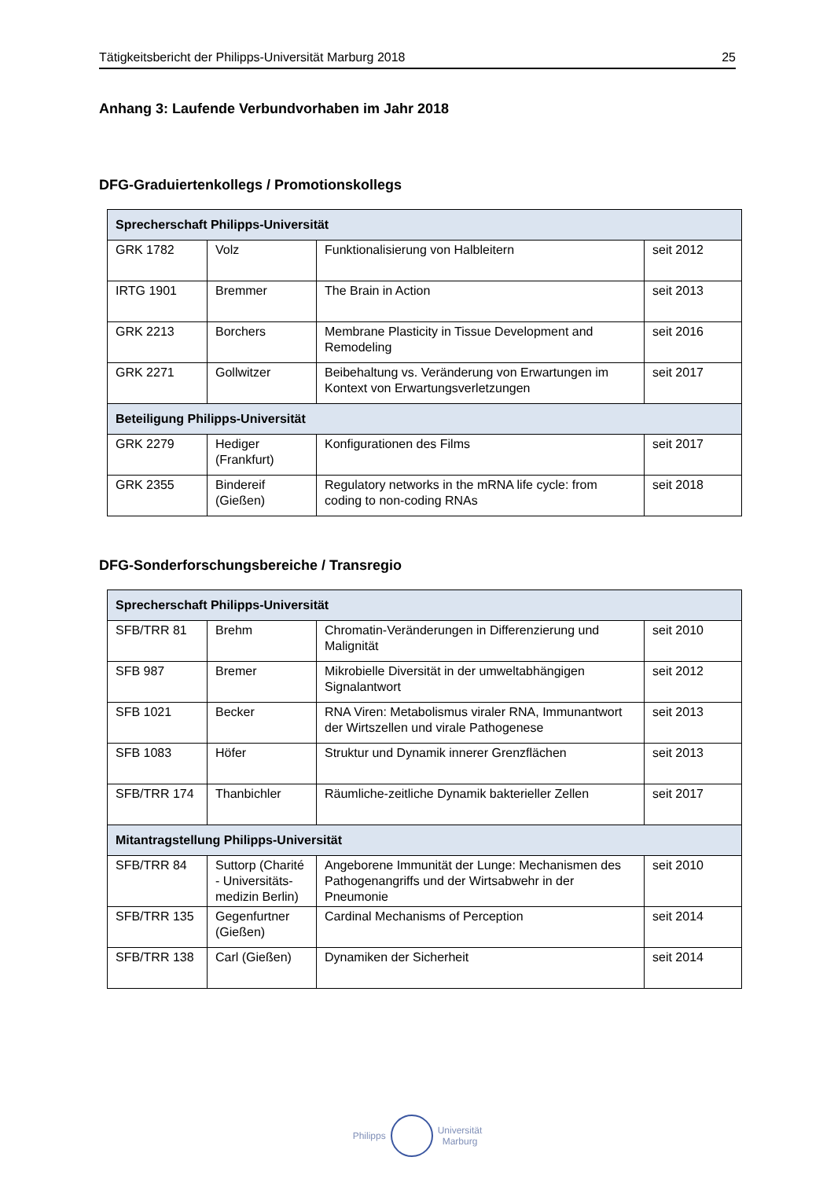Tätigkeitsbericht der Philipps-Universität Marburg 2018 25
Anhang 3: Laufende Verbundvorhaben im Jahr 2018
DFG-Graduiertenkollegs / Promotionskollegs
| Sprecherschaft Philipps-Universität | | | |
| --- | --- | --- | --- |
| GRK 1782 | Volz | Funktionalisierung von Halbleitern | seit 2012 |
| IRTG 1901 | Bremmer | The Brain in Action | seit 2013 |
| GRK 2213 | Borchers | Membrane Plasticity in Tissue Development and Remodeling | seit 2016 |
| GRK 2271 | Gollwitzer | Beibehaltung vs. Veränderung von Erwartungen im Kontext von Erwartungsverletzungen | seit 2017 |
| Beteiligung Philipps-Universität | | | |
| GRK 2279 | Hediger (Frankfurt) | Konfigurationen des Films | seit 2017 |
| GRK 2355 | Bindereif (Gießen) | Regulatory networks in the mRNA life cycle: from coding to non-coding RNAs | seit 2018 |
DFG-Sonderforschungsbereiche / Transregio
| Sprecherschaft Philipps-Universität | | | |
| --- | --- | --- | --- |
| SFB/TRR 81 | Brehm | Chromatin-Veränderungen in Differenzierung und Malignität | seit 2010 |
| SFB 987 | Bremer | Mikrobielle Diversität in der umweltabhängigen Signalantwort | seit 2012 |
| SFB 1021 | Becker | RNA Viren: Metabolismus viraler RNA, Immunantwort der Wirtszellen und virale Pathogenese | seit 2013 |
| SFB 1083 | Höfer | Struktur und Dynamik innerer Grenzflächen | seit 2013 |
| SFB/TRR 174 | Thanbichler | Räumliche-zeitliche Dynamik bakterieller Zellen | seit 2017 |
| Mitantragstellung Philipps-Universität | | | |
| SFB/TRR 84 | Suttorp (Charité - Universitäts-medizin Berlin) | Angeborene Immunität der Lunge: Mechanismen des Pathogenangriffs und der Wirtsabwehr in der Pneumonie | seit 2010 |
| SFB/TRR 135 | Gegenfurtner (Gießen) | Cardinal Mechanisms of Perception | seit 2014 |
| SFB/TRR 138 | Carl (Gießen) | Dynamiken der Sicherheit | seit 2014 |
Philipps Universität
Marburg